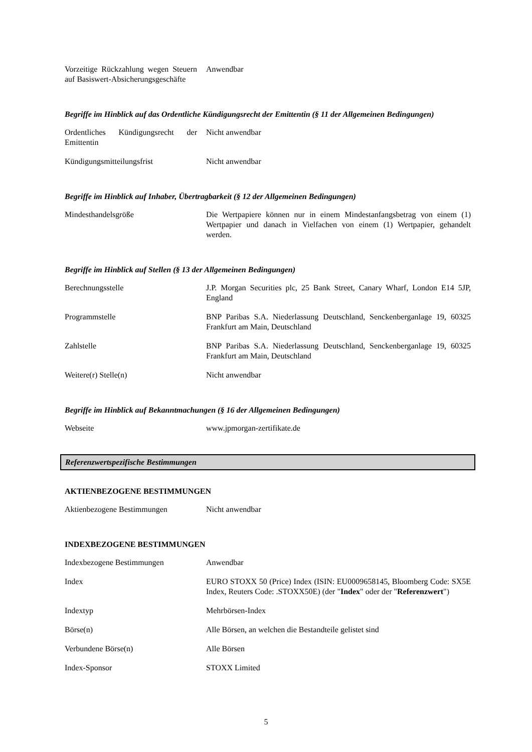| Vorzeitige Rückzahlung wegen Steuern auf Basiswert-Absicherungsgeschäfte | Anwendbar |
Begriffe im Hinblick auf das Ordentliche Kündigungsrecht der Emittentin (§ 11 der Allgemeinen Bedingungen)
| Ordentliches Kündigungsrecht der Emittentin | Nicht anwendbar |
| Kündigungsmitteilungsfrist | Nicht anwendbar |
Begriffe im Hinblick auf Inhaber, Übertragbarkeit (§ 12 der Allgemeinen Bedingungen)
| Mindesthandelsgröße | Die Wertpapiere können nur in einem Mindestanfangsbetrag von einem (1) Wertpapier und danach in Vielfachen von einem (1) Wertpapier, gehandelt werden. |
Begriffe im Hinblick auf Stellen (§ 13 der Allgemeinen Bedingungen)
| Berechnungsstelle | J.P. Morgan Securities plc, 25 Bank Street, Canary Wharf, London E14 5JP, England |
| Programmstelle | BNP Paribas S.A. Niederlassung Deutschland, Senckenberganlage 19, 60325 Frankfurt am Main, Deutschland |
| Zahlstelle | BNP Paribas S.A. Niederlassung Deutschland, Senckenberganlage 19, 60325 Frankfurt am Main, Deutschland |
| Weitere(r) Stelle(n) | Nicht anwendbar |
Begriffe im Hinblick auf Bekanntmachungen (§ 16 der Allgemeinen Bedingungen)
| Webseite | www.jpmorgan-zertifikate.de |
Referenzwertspezifische Bestimmungen
AKTIENBEZOGENE BESTIMMUNGEN
| Aktienbezogene Bestimmungen | Nicht anwendbar |
INDEXBEZOGENE BESTIMMUNGEN
| Indexbezogene Bestimmungen | Anwendbar |
| Index | EURO STOXX 50 (Price) Index (ISIN: EU0009658145, Bloomberg Code: SX5E Index, Reuters Code: .STOXX50E) (der " Index " oder der " Referenzwert ") |
| Indextyp | Mehrbörsen-Index |
| Börse(n) | Alle Börsen, an welchen die Bestandteile gelistet sind |
| Verbundene Börse(n) | Alle Börsen |
| Index-Sponsor | STOXX Limited |
5